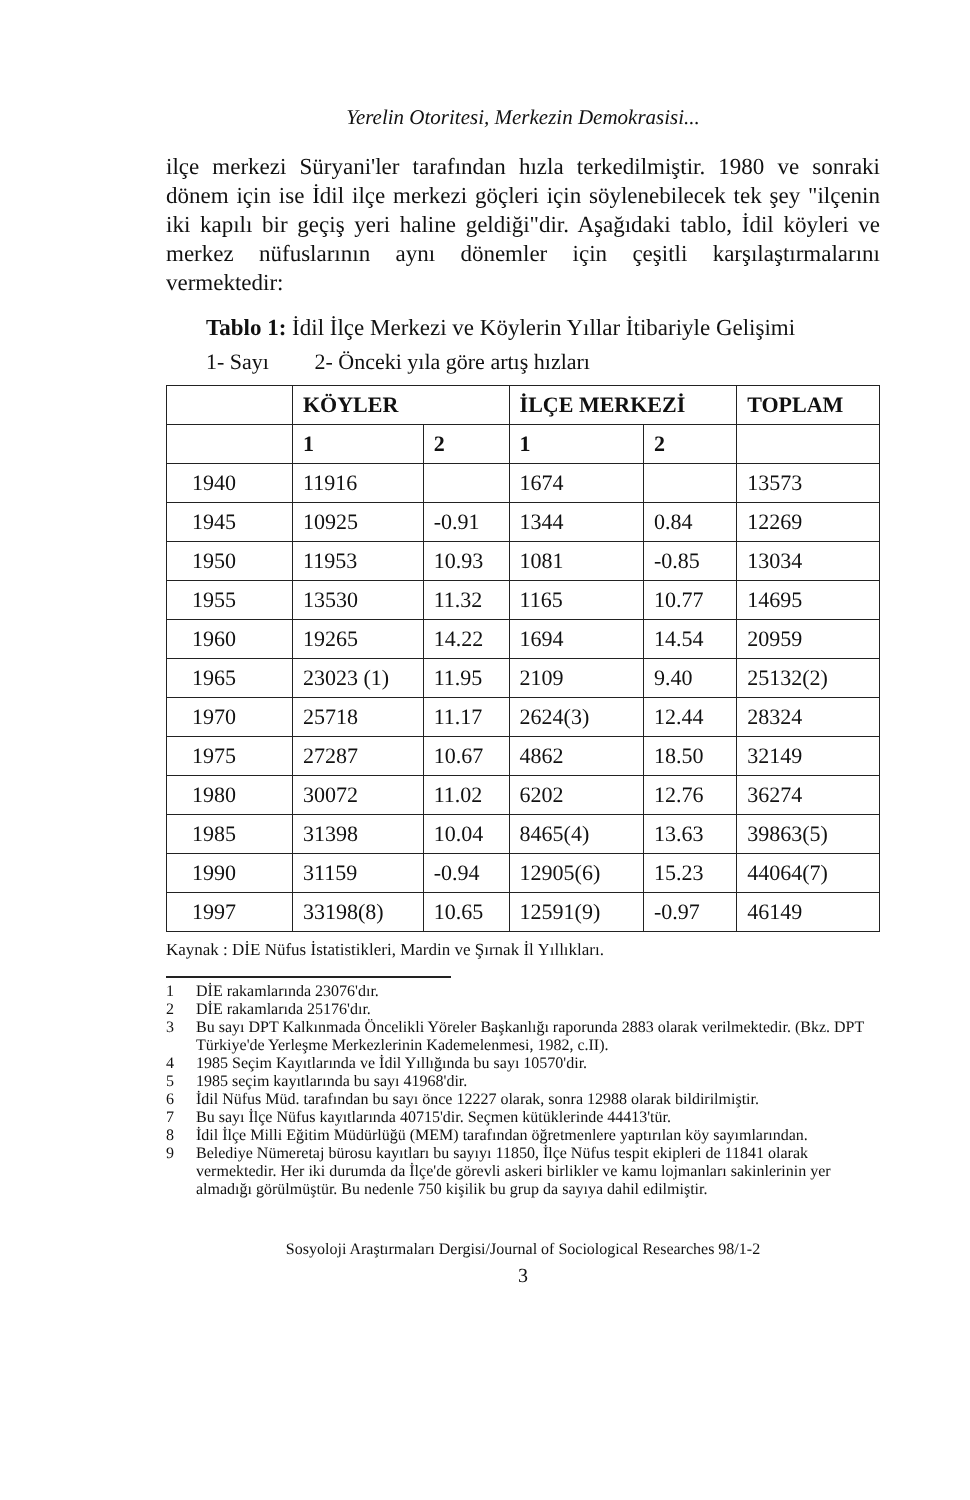Yerelin Otoritesi, Merkezin Demokrasisi...
ilçe merkezi Süryani'ler tarafından hızla terkedilmiştir. 1980 ve sonraki dönem için ise İdil ilçe merkezi göçleri için söylenebilecek tek şey "ilçenin iki kapılı bir geçiş yeri haline geldiği"dir. Aşağıdaki tablo, İdil köyleri ve merkez nüfuslarının aynı dönemler için çeşitli karşılaştırmalarını vermektedir:
Tablo 1: İdil İlçe Merkezi ve Köylerin Yıllar İtibariyle Gelişimi
1- Sayı 2- Önceki yıla göre artış hızları
| | KÖYLER | | İLÇE MERKEZİ | | TOPLAM |
| --- | --- | --- | --- | --- | --- |
| | 1 | 2 | 1 | 2 | |
| 1940 | 11916 | | 1674 | | 13573 |
| 1945 | 10925 | -0.91 | 1344 | 0.84 | 12269 |
| 1950 | 11953 | 10.93 | 1081 | -0.85 | 13034 |
| 1955 | 13530 | 11.32 | 1165 | 10.77 | 14695 |
| 1960 | 19265 | 14.22 | 1694 | 14.54 | 20959 |
| 1965 | 23023 (1) | 11.95 | 2109 | 9.40 | 25132(2) |
| 1970 | 25718 | 11.17 | 2624(3) | 12.44 | 28324 |
| 1975 | 27287 | 10.67 | 4862 | 18.50 | 32149 |
| 1980 | 30072 | 11.02 | 6202 | 12.76 | 36274 |
| 1985 | 31398 | 10.04 | 8465(4) | 13.63 | 39863(5) |
| 1990 | 31159 | -0.94 | 12905(6) | 15.23 | 44064(7) |
| 1997 | 33198(8) | 10.65 | 12591(9) | -0.97 | 46149 |
Kaynak : DİE Nüfus İstatistikleri, Mardin ve Şırnak İl Yıllıkları.
1 DİE rakamlarında 23076'dır.
2 DİE rakamlarıda 25176'dır.
3 Bu sayı DPT Kalkınmada Öncelikli Yöreler Başkanlığı raporunda 2883 olarak verilmektedir. (Bkz. DPT Türkiye'de Yerleşme Merkezlerinin Kademelenmesi, 1982, c.II).
4 1985 Seçim Kayıtlarında ve İdil Yıllığında bu sayı 10570'dir.
5 1985 seçim kayıtlarında bu sayı 41968'dir.
6 İdil Nüfus Müd. tarafından bu sayı önce 12227 olarak, sonra 12988 olarak bildirilmiştir.
7 Bu sayı İlçe Nüfus kayıtlarında 40715'dir. Seçmen kütüklerinde 44413'tür.
8 İdil İlçe Milli Eğitim Müdürlüğü (MEM) tarafından öğretmenlere yaptırılan köy sayımlarından.
9 Belediye Nümeretaj bürosu kayıtları bu sayıyı 11850, İlçe Nüfus tespit ekipleri de 11841 olarak vermektedir. Her iki durumda da İlçe'de görevli askeri birlikler ve kamu lojmanları sakinlerinin yer almadığı görülmüştür. Bu nedenle 750 kişilik bu grup da sayıya dahil edilmiştir.
Sosyoloji Araştırmaları Dergisi/Journal of Sociological Researches 98/1-2
3